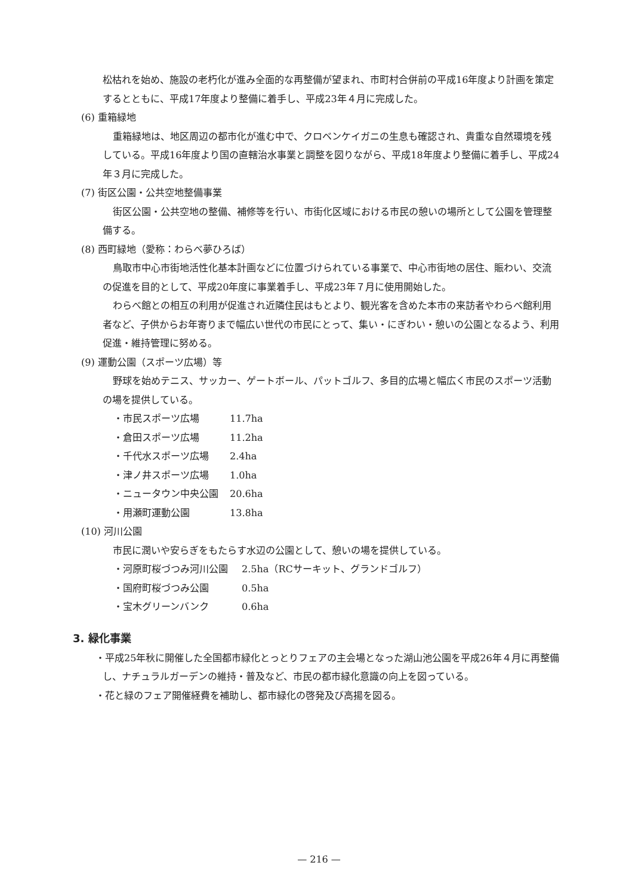松枯れを始め、施設の老朽化が進み全面的な再整備が望まれ、市町村合併前の平成16年度より計画を策定するとともに、平成17年度より整備に着手し、平成23年４月に完成した。
(6) 重箱緑地
重箱緑地は、地区周辺の都市化が進む中で、クロベンケイガニの生息も確認され、貴重な自然環境を残している。平成16年度より国の直轄治水事業と調整を図りながら、平成18年度より整備に着手し、平成24年３月に完成した。
(7) 街区公園・公共空地整備事業
街区公園・公共空地の整備、補修等を行い、市街化区域における市民の憩いの場所として公園を管理整備する。
(8) 西町緑地（愛称：わらべ夢ひろば）
鳥取市中心市街地活性化基本計画などに位置づけられている事業で、中心市街地の居住、賑わい、交流の促進を目的として、平成20年度に事業着手し、平成23年７月に使用開始した。
わらべ館との相互の利用が促進され近隣住民はもとより、観光客を含めた本市の来訪者やわらべ館利用者など、子供からお年寄りまで幅広い世代の市民にとって、集い・にぎわい・憩いの公園となるよう、利用促進・維持管理に努める。
(9) 運動公園（スポーツ広場）等
野球を始めテニス、サッカー、ゲートボール、パットゴルフ、多目的広場と幅広く市民のスポーツ活動の場を提供している。
・市民スポーツ広場 11.7ha
・倉田スポーツ広場 11.2ha
・千代水スポーツ広場 2.4ha
・津ノ井スポーツ広場 1.0ha
・ニュータウン中央公園 20.6ha
・用瀬町運動公園 13.8ha
(10) 河川公園
市民に潤いや安らぎをもたらす水辺の公園として、憩いの場を提供している。
・河原町桜づつみ河川公園 2.5ha（RCサーキット、グランドゴルフ）
・国府町桜づつみ公園 0.5ha
・宝木グリーンバンク 0.6ha
3. 緑化事業
・平成25年秋に開催した全国都市緑化とっとりフェアの主会場となった湖山池公園を平成26年４月に再整備し、ナチュラルガーデンの維持・普及など、市民の都市緑化意識の向上を図っている。
・花と緑のフェア開催経費を補助し、都市緑化の啓発及び高揚を図る。
— 216 —